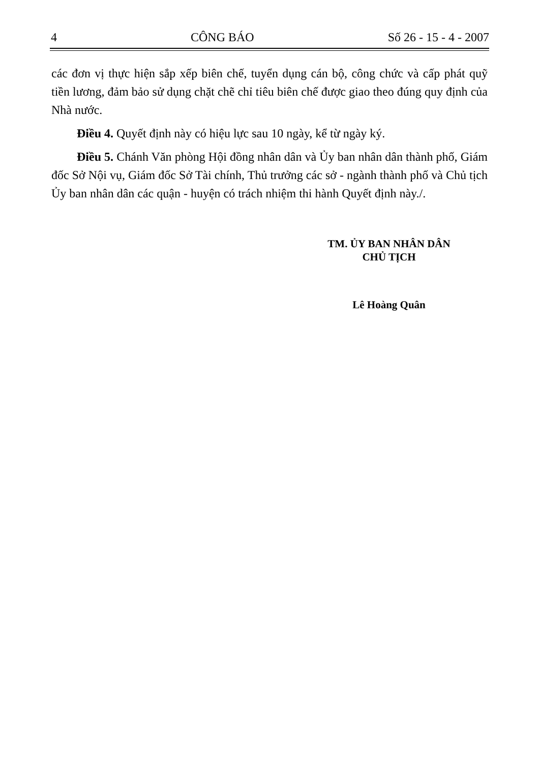4 CÔNG BÁO Số 26 - 15 - 4 - 2007
các đơn vị thực hiện sắp xếp biên chế, tuyển dụng cán bộ, công chức và cấp phát quỹ tiền lương, đảm bảo sử dụng chặt chẽ chỉ tiêu biên chế được giao theo đúng quy định của Nhà nước.
Điều 4. Quyết định này có hiệu lực sau 10 ngày, kể từ ngày ký.
Điều 5. Chánh Văn phòng Hội đồng nhân dân và Ủy ban nhân dân thành phố, Giám đốc Sở Nội vụ, Giám đốc Sở Tài chính, Thủ trưởng các sở - ngành thành phố và Chủ tịch Ủy ban nhân dân các quận - huyện có trách nhiệm thi hành Quyết định này./.
TM. ỦY BAN NHÂN DÂN
CHỦ TỊCH
Lê Hoàng Quân